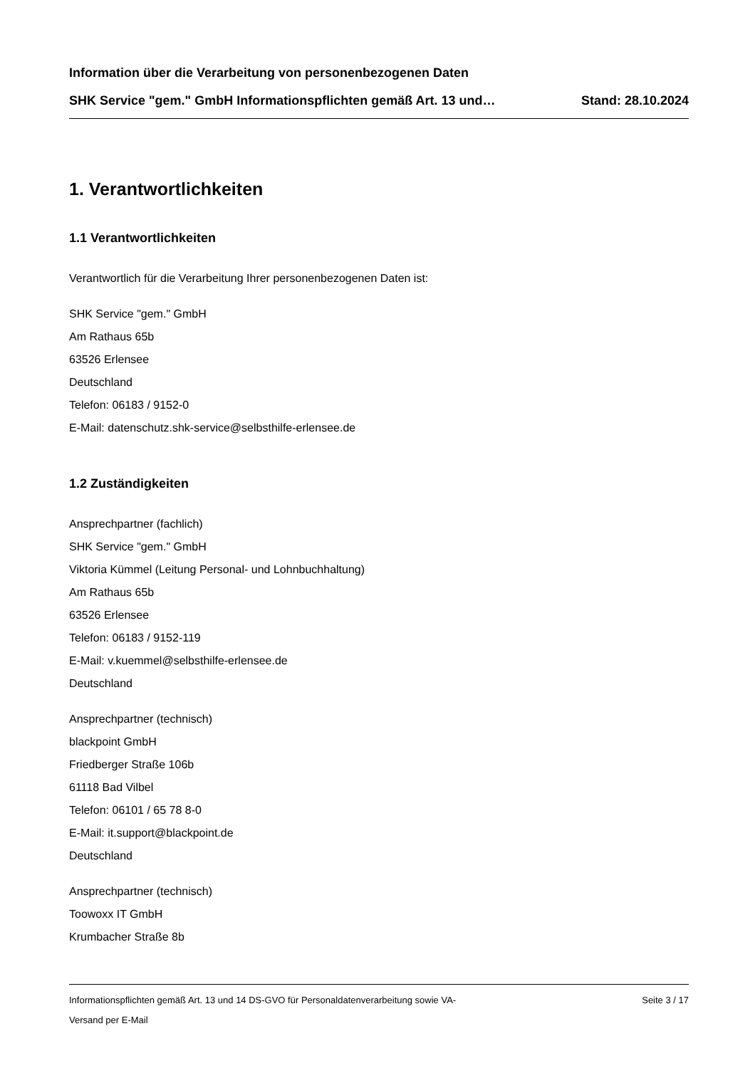Information über die Verarbeitung von personenbezogenen Daten
SHK Service "gem." GmbH Informationspflichten gemäß Art. 13 und… Stand: 28.10.2024
1. Verantwortlichkeiten
1.1 Verantwortlichkeiten
Verantwortlich für die Verarbeitung Ihrer personenbezogenen Daten ist:
SHK Service "gem." GmbH
Am Rathaus 65b
63526 Erlensee
Deutschland
Telefon: 06183 / 9152-0
E-Mail: datenschutz.shk-service@selbsthilfe-erlensee.de
1.2 Zuständigkeiten
Ansprechpartner (fachlich)
SHK Service "gem." GmbH
Viktoria Kümmel (Leitung Personal- und Lohnbuchhaltung)
Am Rathaus 65b
63526 Erlensee
Telefon: 06183 / 9152-119
E-Mail: v.kuemmel@selbsthilfe-erlensee.de
Deutschland
Ansprechpartner (technisch)
blackpoint GmbH
Friedberger Straße 106b
61118 Bad Vilbel
Telefon: 06101 / 65 78 8-0
E-Mail: it.support@blackpoint.de
Deutschland
Ansprechpartner (technisch)
Toowoxx IT GmbH
Krumbacher Straße 8b
Informationspflichten gemäß Art. 13 und 14 DS-GVO für Personaldatenverarbeitung sowie VA- Seite 3 / 17
Versand per E-Mail